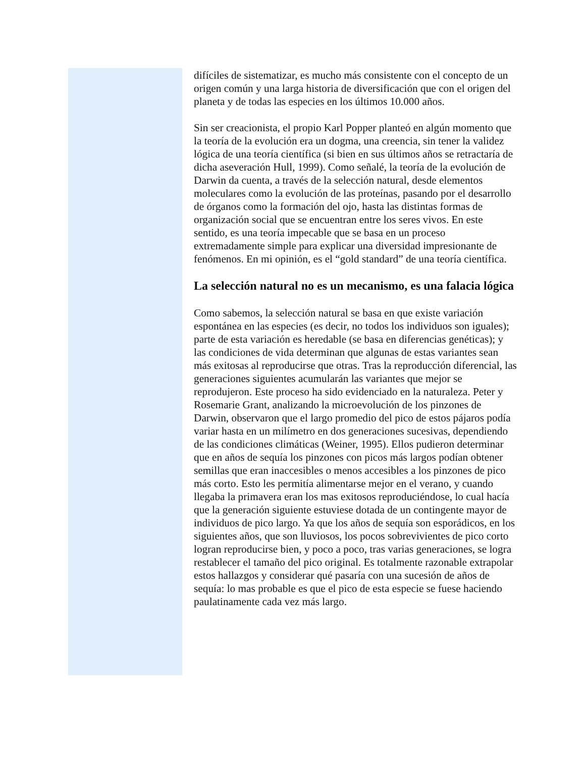difíciles de sistematizar, es mucho más consistente con el concepto de un origen común y una larga historia de diversificación que con el origen del planeta y de todas las especies en los últimos 10.000 años.
Sin ser creacionista, el propio Karl Popper planteó en algún momento que la teoría de la evolución era un dogma, una creencia, sin tener la validez lógica de una teoría científica (si bien en sus últimos años se retractaría de dicha aseveración Hull, 1999). Como señalé, la teoría de la evolución de Darwin da cuenta, a través de la selección natural, desde elementos moleculares como la evolución de las proteínas, pasando por el desarrollo de órganos como la formación del ojo, hasta las distintas formas de organización social que se encuentran entre los seres vivos. En este sentido, es una teoría impecable que se basa en un proceso extremadamente simple para explicar una diversidad impresionante de fenómenos. En mi opinión, es el “gold standard” de una teoría científica.
La selección natural no es un mecanismo, es una falacia lógica
Como sabemos, la selección natural se basa en que existe variación espontánea en las especies (es decir, no todos los individuos son iguales); parte de esta variación es heredable (se basa en diferencias genéticas); y las condiciones de vida determinan que algunas de estas variantes sean más exitosas al reproducirse que otras. Tras la reproducción diferencial, las generaciones siguientes acumularán las variantes que mejor se reprodujeron. Este proceso ha sido evidenciado en la naturaleza. Peter y Rosemarie Grant, analizando la microevolución de los pinzones de Darwin, observaron que el largo promedio del pico de estos pájaros podía variar hasta en un milímetro en dos generaciones sucesivas, dependiendo de las condiciones climáticas (Weiner, 1995). Ellos pudieron determinar que en años de sequía los pinzones con picos más largos podían obtener semillas que eran inaccesibles o menos accesibles a los pinzones de pico más corto. Esto les permitía alimentarse mejor en el verano, y cuando llegaba la primavera eran los mas exitosos reproduciéndose, lo cual hacía que la generación siguiente estuviese dotada de un contingente mayor de individuos de pico largo. Ya que los años de sequía son esporádicos, en los siguientes años, que son lluviosos, los pocos sobrevivientes de pico corto logran reproducirse bien, y poco a poco, tras varias generaciones, se logra restablecer el tamaño del pico original. Es totalmente razonable extrapolar estos hallazgos y considerar qué pasaría con una sucesión de años de sequía: lo mas probable es que el pico de esta especie se fuese haciendo paulatinamente cada vez más largo.